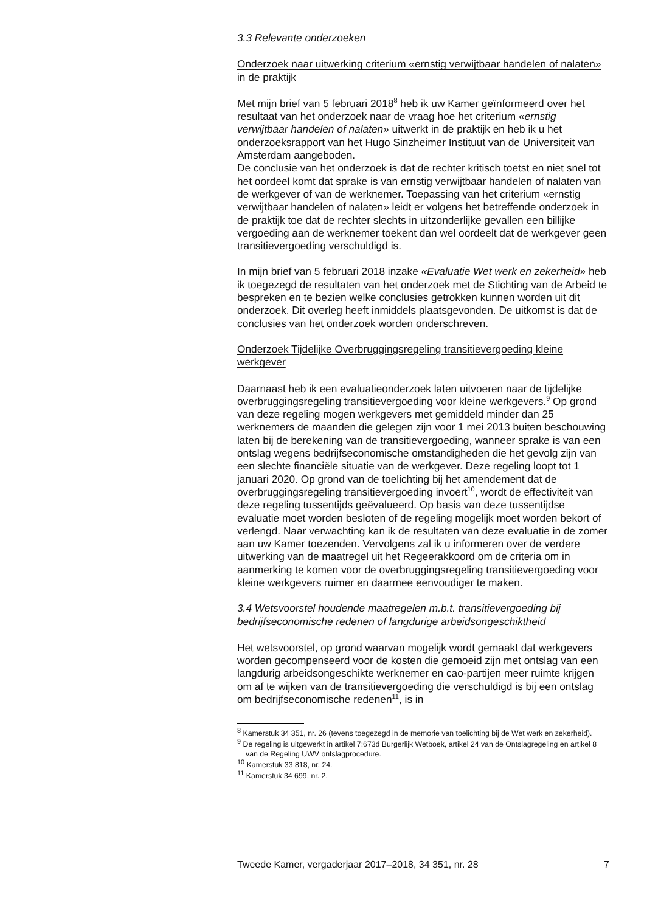3.3 Relevante onderzoeken
Onderzoek naar uitwerking criterium «ernstig verwijtbaar handelen of nalaten» in de praktijk
Met mijn brief van 5 februari 2018<sup>8</sup> heb ik uw Kamer geïnformeerd over het resultaat van het onderzoek naar de vraag hoe het criterium «ernstig verwijtbaar handelen of nalaten» uitwerkt in de praktijk en heb ik u het onderzoeksrapport van het Hugo Sinzheimer Instituut van de Universiteit van Amsterdam aangeboden.
De conclusie van het onderzoek is dat de rechter kritisch toetst en niet snel tot het oordeel komt dat sprake is van ernstig verwijtbaar handelen of nalaten van de werkgever of van de werknemer. Toepassing van het criterium «ernstig verwijtbaar handelen of nalaten» leidt er volgens het betreffende onderzoek in de praktijk toe dat de rechter slechts in uitzonderlijke gevallen een billijke vergoeding aan de werknemer toekent dan wel oordeelt dat de werkgever geen transitievergoeding verschuldigd is.
In mijn brief van 5 februari 2018 inzake «Evaluatie Wet werk en zekerheid» heb ik toegezegd de resultaten van het onderzoek met de Stichting van de Arbeid te bespreken en te bezien welke conclusies getrokken kunnen worden uit dit onderzoek. Dit overleg heeft inmiddels plaatsgevonden. De uitkomst is dat de conclusies van het onderzoek worden onderschreven.
Onderzoek Tijdelijke Overbruggingsregeling transitievergoeding kleine werkgever
Daarnaast heb ik een evaluatieonderzoek laten uitvoeren naar de tijdelijke overbruggingsregeling transitievergoeding voor kleine werkgevers.<sup>9</sup> Op grond van deze regeling mogen werkgevers met gemiddeld minder dan 25 werknemers de maanden die gelegen zijn voor 1 mei 2013 buiten beschouwing laten bij de berekening van de transitievergoeding, wanneer sprake is van een ontslag wegens bedrijfseconomische omstandigheden die het gevolg zijn van een slechte financiële situatie van de werkgever. Deze regeling loopt tot 1 januari 2020. Op grond van de toelichting bij het amendement dat de overbruggingsregeling transitievergoeding invoert<sup>10</sup>, wordt de effectiviteit van deze regeling tussentijds geëvalueerd. Op basis van deze tussentijdse evaluatie moet worden besloten of de regeling mogelijk moet worden bekort of verlengd. Naar verwachting kan ik de resultaten van deze evaluatie in de zomer aan uw Kamer toezenden. Vervolgens zal ik u informeren over de verdere uitwerking van de maatregel uit het Regeerakkoord om de criteria om in aanmerking te komen voor de overbruggingsregeling transitievergoeding voor kleine werkgevers ruimer en daarmee eenvoudiger te maken.
3.4 Wetsvoorstel houdende maatregelen m.b.t. transitievergoeding bij bedrijfseconomische redenen of langdurige arbeidsongeschiktheid
Het wetsvoorstel, op grond waarvan mogelijk wordt gemaakt dat werkgevers worden gecompenseerd voor de kosten die gemoeid zijn met ontslag van een langdurig arbeidsongeschikte werknemer en cao-partijen meer ruimte krijgen om af te wijken van de transitievergoeding die verschuldigd is bij een ontslag om bedrijfseconomische redenen<sup>11</sup>, is in
<sup>8</sup> Kamerstuk 34 351, nr. 26 (tevens toegezegd in de memorie van toelichting bij de Wet werk en zekerheid).
<sup>9</sup> De regeling is uitgewerkt in artikel 7:673d Burgerlijk Wetboek, artikel 24 van de Ontslagregeling en artikel 8 van de Regeling UWV ontslagprocedure.
<sup>10</sup> Kamerstuk 33 818, nr. 24.
<sup>11</sup> Kamerstuk 34 699, nr. 2.
Tweede Kamer, vergaderjaar 2017–2018, 34 351, nr. 28 7